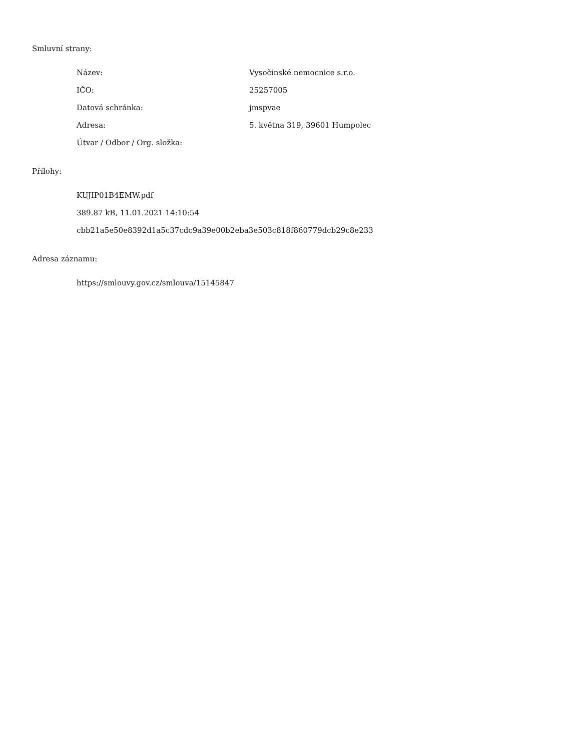Smluvní strany:
| Název: | Vysočinské nemocnice s.r.o. |
| IČO: | 25257005 |
| Datová schránka: | jmspvae |
| Adresa: | 5. května 319, 39601 Humpolec |
| Útvar / Odbor / Org. složka: | |
Přílohy:
KUJIP01B4EMW.pdf
389.87 kB, 11.01.2021 14:10:54
cbb21a5e50e8392d1a5c37cdc9a39e00b2eba3e503c818f860779dcb29c8e233
Adresa záznamu:
https://smlouvy.gov.cz/smlouva/15145847